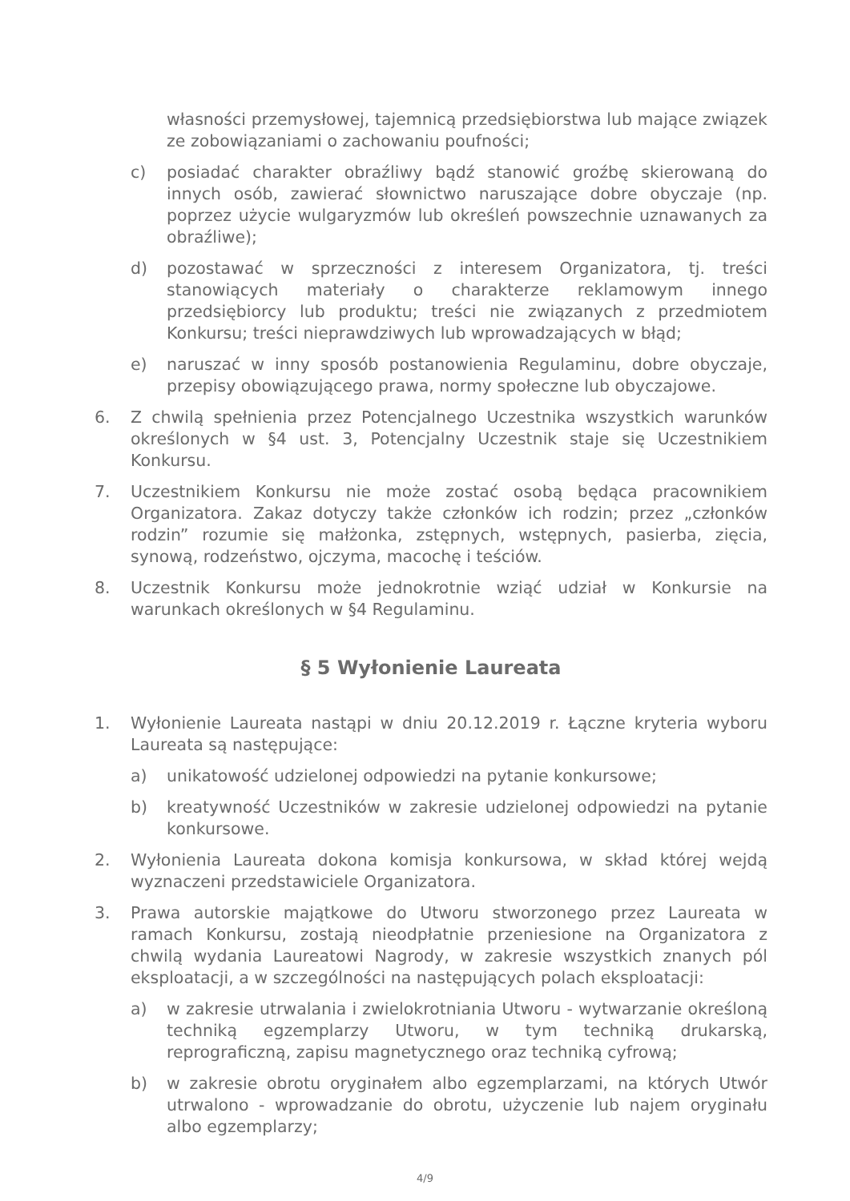własności przemysłowej, tajemnicą przedsiębiorstwa lub mające związek ze zobowiązaniami o zachowaniu poufności;
c) posiadać charakter obraźliwy bądź stanowić groźbę skierowaną do innych osób, zawierać słownictwo naruszające dobre obyczaje (np. poprzez użycie wulgaryzmów lub określeń powszechnie uznawanych za obraźliwe);
d) pozostawać w sprzeczności z interesem Organizatora, tj. treści stanowiących materiały o charakterze reklamowym innego przedsiębiorcy lub produktu; treści nie związanych z przedmiotem Konkursu; treści nieprawdziwych lub wprowadzających w błąd;
e) naruszać w inny sposób postanowienia Regulaminu, dobre obyczaje, przepisy obowiązującego prawa, normy społeczne lub obyczajowe.
6. Z chwilą spełnienia przez Potencjalnego Uczestnika wszystkich warunków określonych w §4 ust. 3, Potencjalny Uczestnik staje się Uczestnikiem Konkursu.
7. Uczestnikiem Konkursu nie może zostać osobą będąca pracownikiem Organizatora. Zakaz dotyczy także członków ich rodzin; przez „członków rodzin” rozumie się małżonka, zstępnych, wstępnych, pasierba, zięcia, synową, rodzeństwo, ojczyma, macochę i teściów.
8. Uczestnik Konkursu może jednokrotnie wziąć udział w Konkursie na warunkach określonych w §4 Regulaminu.
§ 5 Wyłonienie Laureata
1. Wyłonienie Laureata nastąpi w dniu 20.12.2019 r. Łączne kryteria wyboru Laureata są następujące:
a) unikatowość udzielonej odpowiedzi na pytanie konkursowe;
b) kreatywność Uczestników w zakresie udzielonej odpowiedzi na pytanie konkursowe.
2. Wyłonienia Laureata dokona komisja konkursowa, w skład której wejdą wyznaczeni przedstawiciele Organizatora.
3. Prawa autorskie majątkowe do Utworu stworzonego przez Laureata w ramach Konkursu, zostają nieodpłatnie przeniesione na Organizatora z chwilą wydania Laureatowi Nagrody, w zakresie wszystkich znanych pól eksploatacji, a w szczególności na następujących polach eksploatacji:
a) w zakresie utrwalania i zwielokrotniania Utworu - wytwarzanie określoną techniką egzemplarzy Utworu, w tym techniką drukarską, reprograficzną, zapisu magnetycznego oraz techniką cyfrową;
b) w zakresie obrotu oryginałem albo egzemplarzami, na których Utwór utrwalono - wprowadzanie do obrotu, użyczenie lub najem oryginału albo egzemplarzy;
4/9